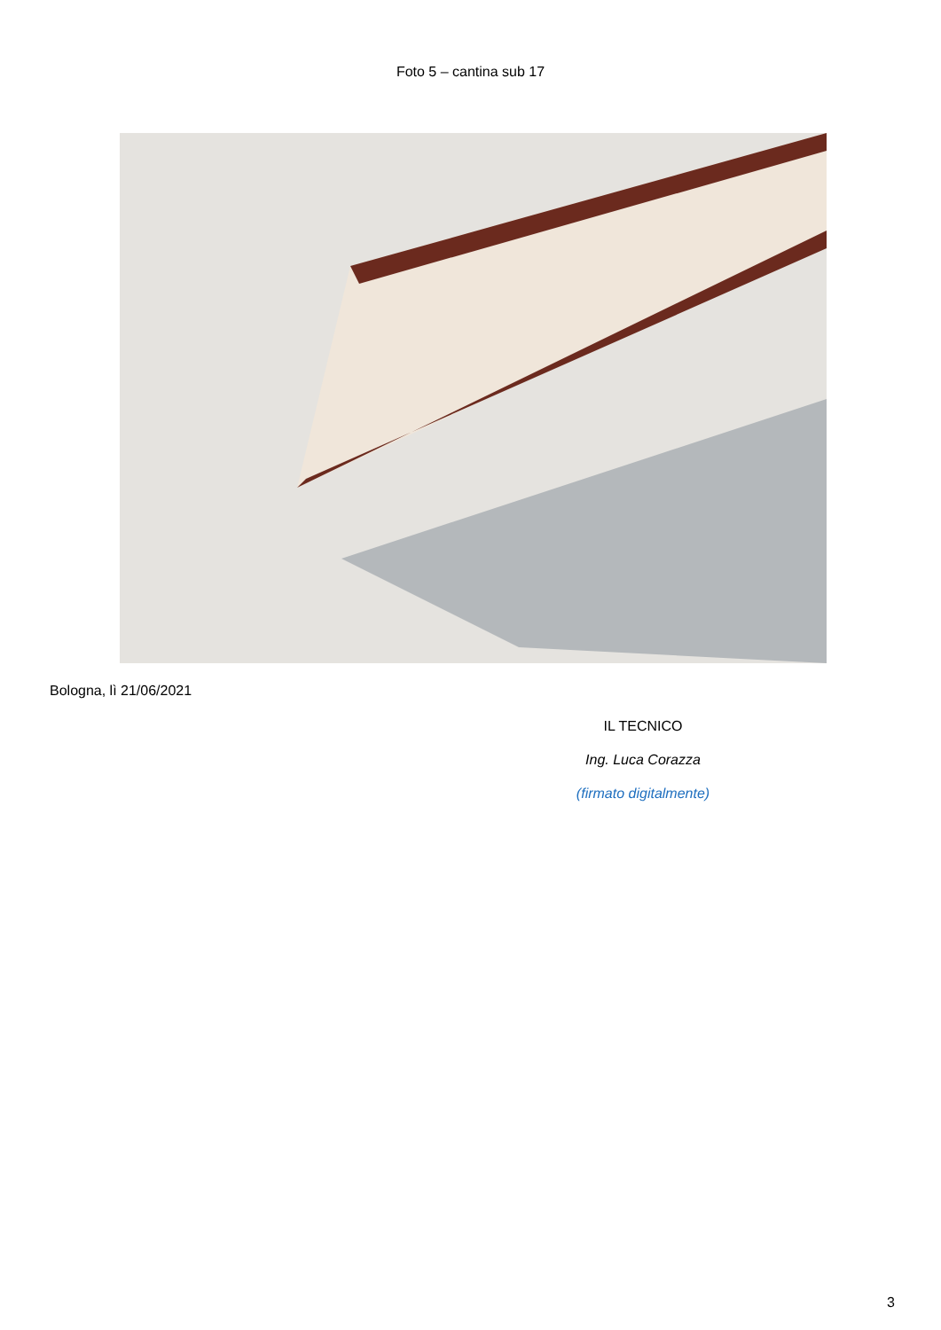Foto 5 – cantina sub 17
Bologna, lì 21/06/2021
IL TECNICO
Ing. Luca Corazza
(firmato digitalmente)
3